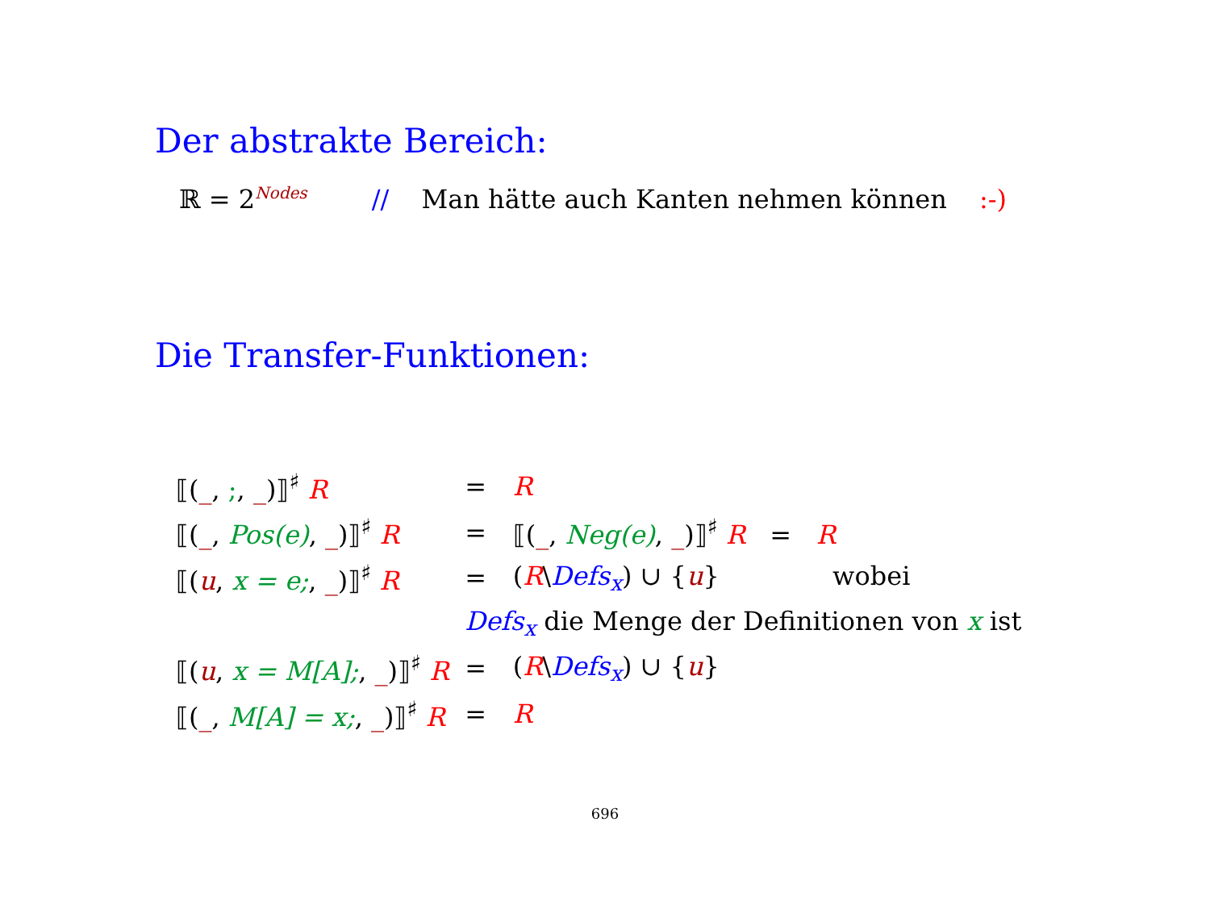Der abstrakte Bereich:
ℝ = 2<sup>Nodes</sup> // Man hätte auch Kanten nehmen können :-)
Die Transfer-Funktionen:
| ⟦( _ , ; , _ )⟧<sup>♯</sup> R | = | R |
| ⟦( _ , Pos(e) , _ )⟧<sup>♯</sup> R | = | ⟦( _ , Neg(e) , _ )⟧<sup>♯</sup> R = R |
| ⟦( u , x = e; , _ )⟧<sup>♯</sup> R | = | ( R \ Defs<sub>x</sub> ) ∪ { u } wobei |
| | Defs<sub>x</sub> die Menge der Definitionen von x ist | |
| ⟦( u , x = M[A]; , _ )⟧<sup>♯</sup> R | = | ( R \ Defs<sub>x</sub> ) ∪ { u } |
| ⟦( _ , M[A] = x; , _ )⟧<sup>♯</sup> R | = | R |
696